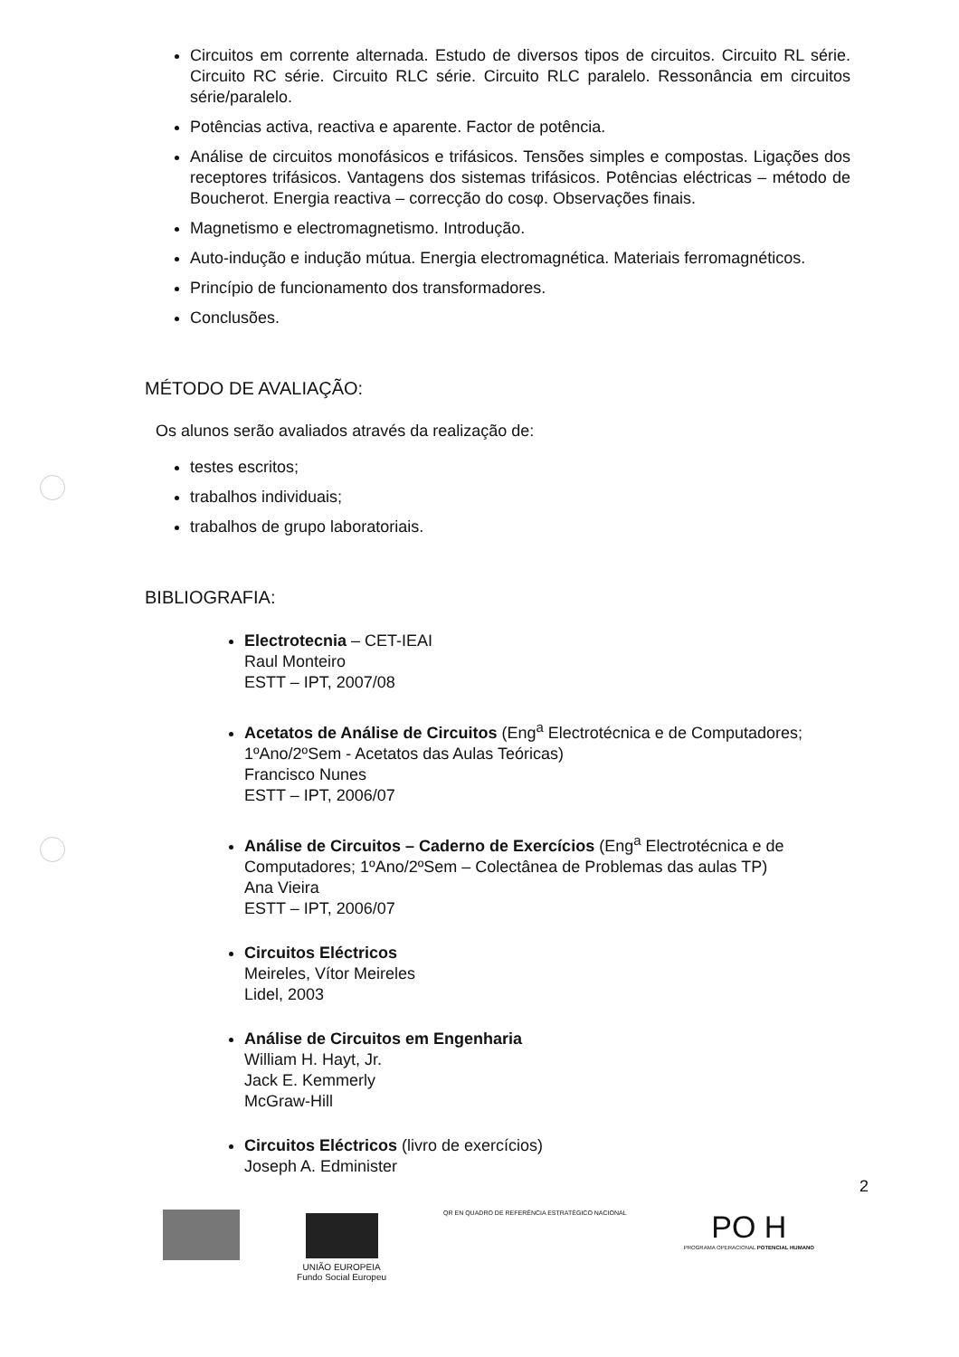Circuitos em corrente alternada. Estudo de diversos tipos de circuitos. Circuito RL série. Circuito RC série. Circuito RLC série. Circuito RLC paralelo. Ressonância em circuitos série/paralelo.
Potências activa, reactiva e aparente. Factor de potência.
Análise de circuitos monofásicos e trifásicos. Tensões simples e compostas. Ligações dos receptores trifásicos. Vantagens dos sistemas trifásicos. Potências eléctricas – método de Boucherot. Energia reactiva – correcção do cosφ. Observações finais.
Magnetismo e electromagnetismo. Introdução.
Auto-indução e indução mútua. Energia electromagnética. Materiais ferromagnéticos.
Princípio de funcionamento dos transformadores.
Conclusões.
MÉTODO DE AVALIAÇÃO:
Os alunos serão avaliados através da realização de:
testes escritos;
trabalhos individuais;
trabalhos de grupo laboratoriais.
BIBLIOGRAFIA:
Electrotecnia – CET-IEAI
Raul Monteiro
ESTT – IPT, 2007/08
Acetatos de Análise de Circuitos (Eng<sup>a</sup> Electrotécnica e de Computadores; 1ºAno/2ºSem - Acetatos das Aulas Teóricas)
Francisco Nunes
ESTT – IPT, 2006/07
Análise de Circuitos – Caderno de Exercícios (Eng<sup>a</sup> Electrotécnica e de Computadores; 1ºAno/2ºSem – Colectânea de Problemas das aulas TP)
Ana Vieira
ESTT – IPT, 2006/07
Circuitos Eléctricos
Meireles, Vítor Meireles
Lidel, 2003
Análise de Circuitos em Engenharia
William H. Hayt, Jr.
Jack E. Kemmerly
McGraw-Hill
Circuitos Eléctricos (livro de exercícios)
Joseph A. Edminister
2
UNIÃO EUROPEIA
Fundo Social Europeu
QR EN QUADRO DE REFERÊNCIA ESTRATÉGICO NACIONAL
PO H
PROGRAMA OPERACIONAL POTENCIAL HUMANO